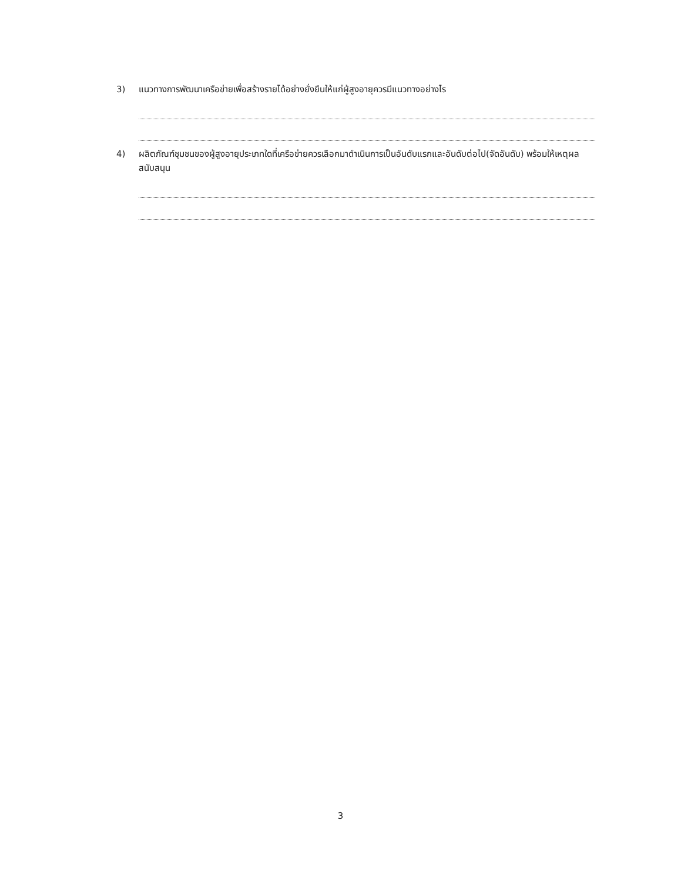3) แนวทางการพัฒนาเครือข่ายเพื่อสร้างรายได้อย่างยั่งยืนให้แก่ผู้สูงอายุควรมีแนวทางอย่างไร
4) ผลิตภัณฑ์ชุมชนของผู้สูงอายุประเภทใดที่เครือข่ายควรเลือกมาดำเนินการเป็นอันดับแรกและอันดับต่อไป(จัดอันดับ) พร้อมให้เหตุผลสนับสนุน
3